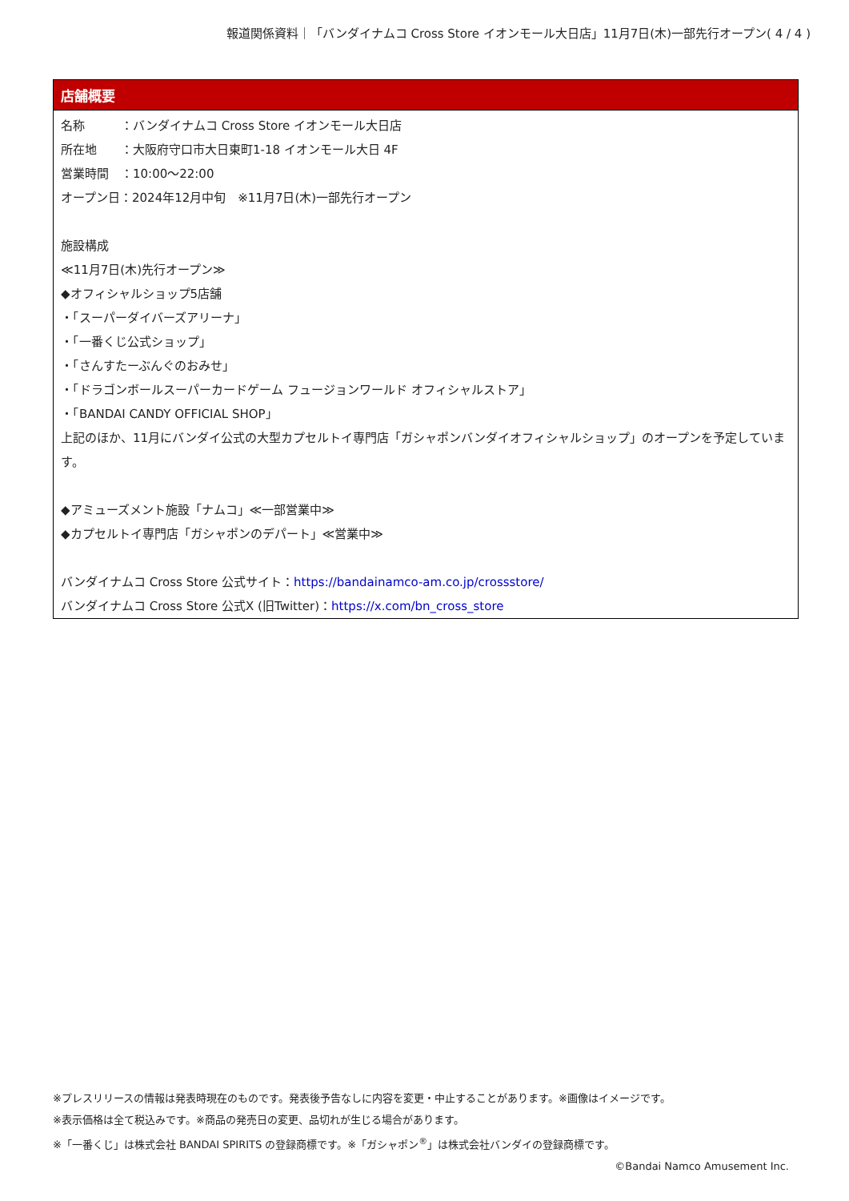報道関係資料｜「バンダイナムコ Cross Store イオンモール大日店」11月7日(木)一部先行オープン( 4 / 4 )
店舗概要
名称　　　：バンダイナムコ Cross Store イオンモール大日店
所在地　　：大阪府守口市大日東町1-18 イオンモール大日 4F
営業時間　：10:00〜22:00
オープン日：2024年12月中旬　※11月7日(木)一部先行オープン
施設構成
≪11月7日(木)先行オープン≫
◆オフィシャルショップ5店舗
・「スーパーダイバーズアリーナ」
・「一番くじ公式ショップ」
・「さんすたーぶんぐのおみせ」
・「ドラゴンボールスーパーカードゲーム フュージョンワールド オフィシャルストア」
・「BANDAI CANDY OFFICIAL SHOP」
上記のほか、11月にバンダイ公式の大型カプセルトイ専門店「ガシャポンバンダイオフィシャルショップ」のオープンを予定しています。
◆アミューズメント施設「ナムコ」≪一部営業中≫
◆カプセルトイ専門店「ガシャポンのデパート」≪営業中≫
バンダイナムコ Cross Store 公式サイト：https://bandainamco-am.co.jp/crossstore/
バンダイナムコ Cross Store 公式X (旧Twitter)：https://x.com/bn_cross_store
※プレスリリースの情報は発表時現在のものです。発表後予告なしに内容を変更・中止することがあります。※画像はイメージです。
※表示価格は全て税込みです。※商品の発売日の変更、品切れが生じる場合があります。
※「一番くじ」は株式会社 BANDAI SPIRITS の登録商標です。※「ガシャポン<sup>®</sup>」は株式会社バンダイの登録商標です。
©Bandai Namco Amusement Inc.